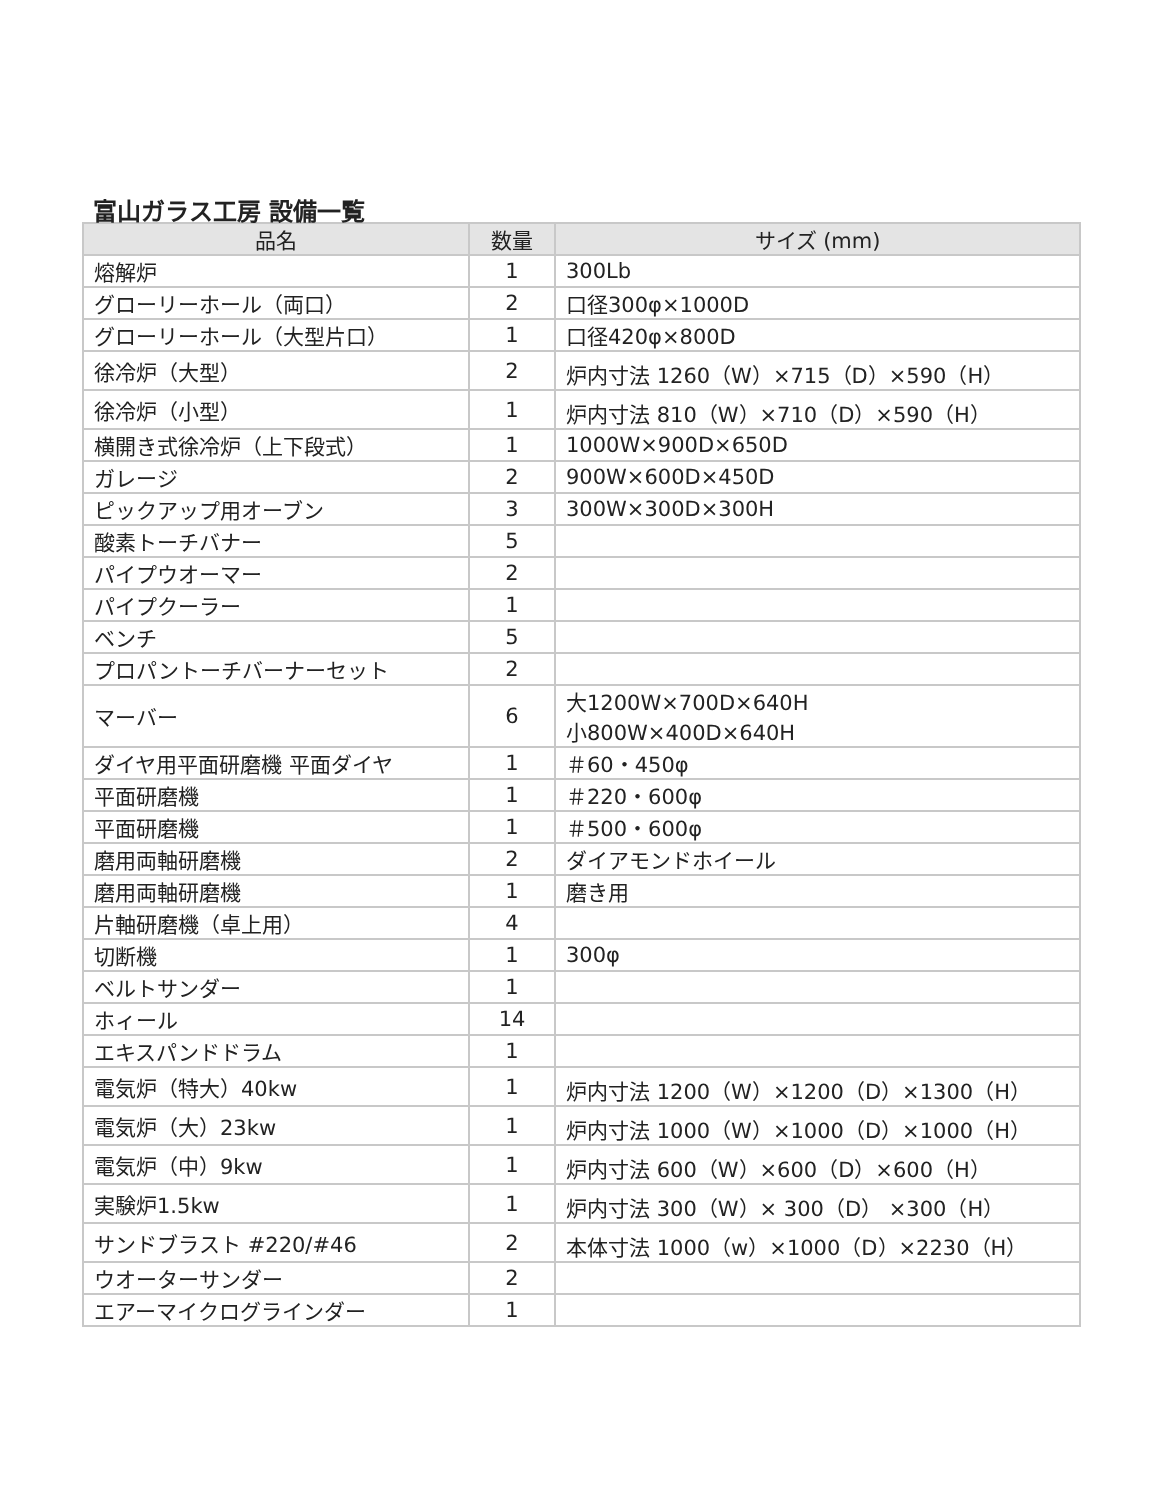富山ガラス工房 設備一覧
| 品名 | 数量 | サイズ (mm) |
| --- | --- | --- |
| 熔解炉 | 1 | 300Lb |
| グローリーホール（両口） | 2 | 口径300φ×1000D |
| グローリーホール（大型片口） | 1 | 口径420φ×800D |
| 徐冷炉（大型） | 2 | 炉内寸法 1260（W）×715（D）×590（H） |
| 徐冷炉（小型） | 1 | 炉内寸法 810（W）×710（D）×590（H） |
| 横開き式徐冷炉（上下段式） | 1 | 1000W×900D×650D |
| ガレージ | 2 | 900W×600D×450D |
| ピックアップ用オーブン | 3 | 300W×300D×300H |
| 酸素トーチバナー | 5 | |
| パイプウオーマー | 2 | |
| パイプクーラー | 1 | |
| ベンチ | 5 | |
| プロパントーチバーナーセット | 2 | |
| マーバー | 6 | 大1200W×700D×640H 小800W×400D×640H |
| ダイヤ用平面研磨機 平面ダイヤ | 1 | ＃60・450φ |
| 平面研磨機 | 1 | ＃220・600φ |
| 平面研磨機 | 1 | ＃500・600φ |
| 磨用両軸研磨機 | 2 | ダイアモンドホイール |
| 磨用両軸研磨機 | 1 | 磨き用 |
| 片軸研磨機（卓上用） | 4 | |
| 切断機 | 1 | 300φ |
| ベルトサンダー | 1 | |
| ホィール | 14 | |
| エキスパンドドラム | 1 | |
| 電気炉（特大）40kw | 1 | 炉内寸法 1200（W）×1200（D）×1300（H） |
| 電気炉（大）23kw | 1 | 炉内寸法 1000（W）×1000（D）×1000（H） |
| 電気炉（中）9kw | 1 | 炉内寸法 600（W）×600（D）×600（H） |
| 実験炉1.5kw | 1 | 炉内寸法 300（W）× 300（D） ×300（H） |
| サンドブラスト #220/#46 | 2 | 本体寸法 1000（w）×1000（D）×2230（H） |
| ウオーターサンダー | 2 | |
| エアーマイクログラインダー | 1 | |